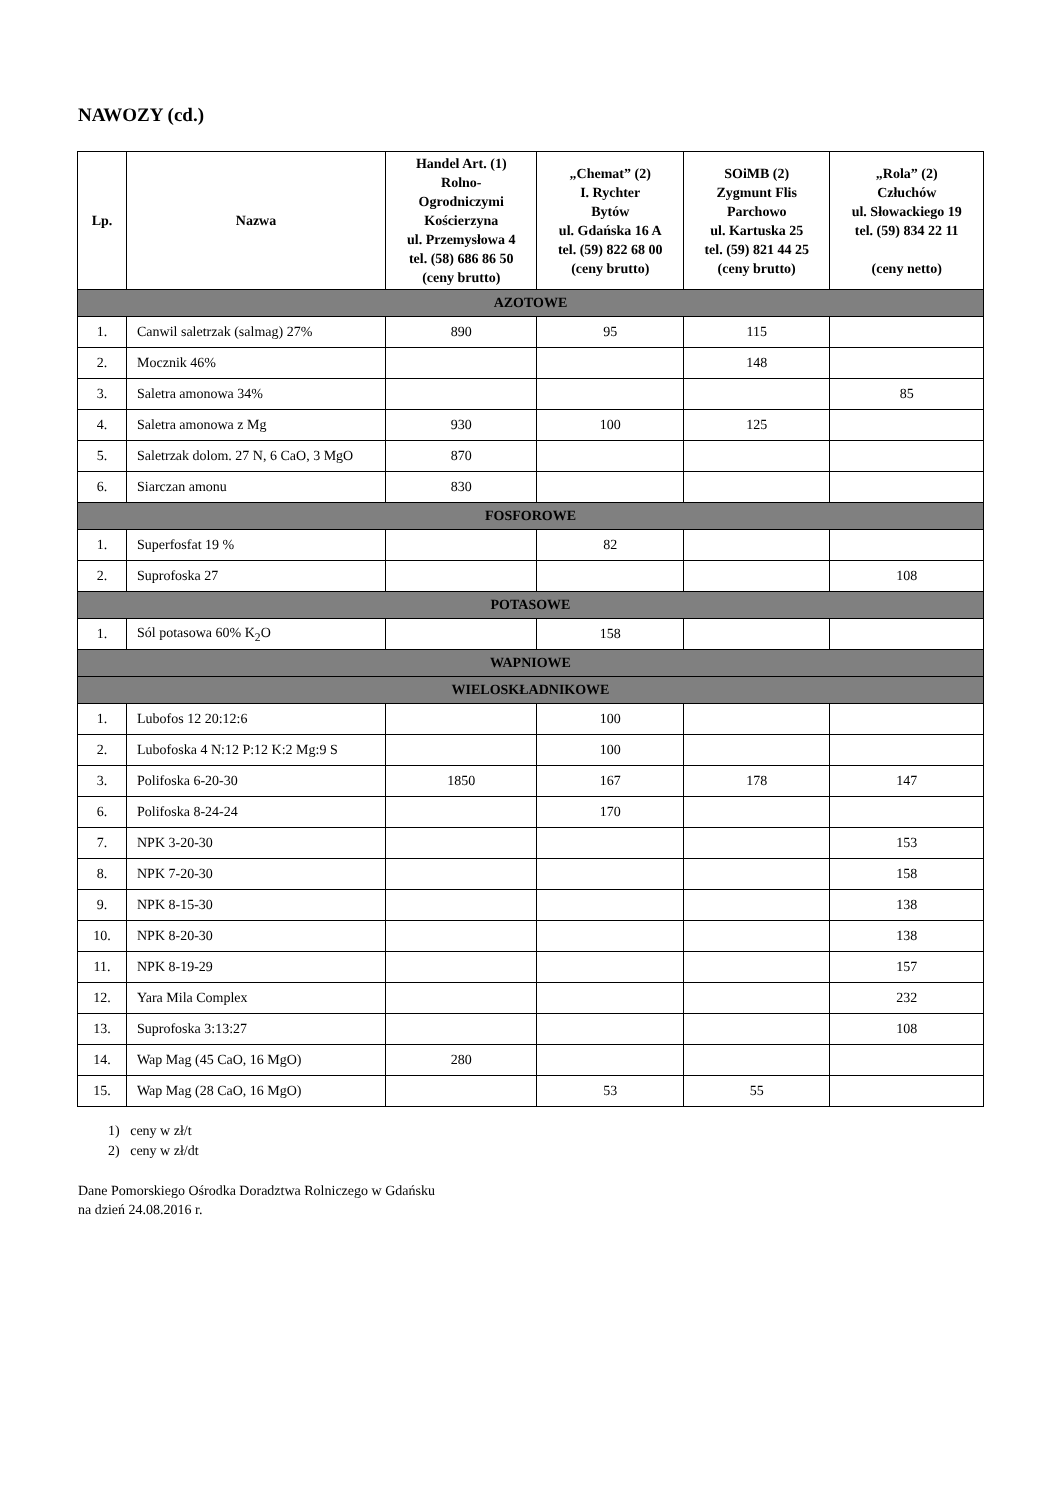NAWOZY (cd.)
| Lp. | Nazwa | Handel Art. (1) Rolno- Ogrodniczymi Kościerzyna ul. Przemysłowa 4 tel. (58) 686 86 50 (ceny brutto) | „Chemat” (2) I. Rychter Bytów ul. Gdańska 16 A tel. (59) 822 68 00 (ceny brutto) | SOiMB (2) Zygmunt Flis Parchowo ul. Kartuska 25 tel. (59) 821 44 25 (ceny brutto) | „Rola” (2) Człuchów ul. Słowackiego 19 tel. (59) 834 22 11 (ceny netto) |
| --- | --- | --- | --- | --- | --- |
| AZOTOWE | | | | | |
| 1. | Canwil saletrzak (salmag) 27% | 890 | 95 | 115 | |
| 2. | Mocznik 46% | | | 148 | |
| 3. | Saletra amonowa 34% | | | | 85 |
| 4. | Saletra amonowa z Mg | 930 | 100 | 125 | |
| 5. | Saletrzak dolom. 27 N, 6 CaO, 3 MgO | 870 | | | |
| 6. | Siarczan amonu | 830 | | | |
| FOSFOROWE | | | | | |
| 1. | Superfosfat 19 % | | 82 | | |
| 2. | Suprofoska 27 | | | | 108 |
| POTASOWE | | | | | |
| 1. | Sól potasowa 60% K<sub>2</sub>O | | 158 | | |
| WAPNIOWE | | | | | |
| WIELOSKŁADNIKOWE | | | | | |
| 1. | Lubofos 12 20:12:6 | | 100 | | |
| 2. | Lubofoska 4 N:12 P:12 K:2 Mg:9 S | | 100 | | |
| 3. | Polifoska 6-20-30 | 1850 | 167 | 178 | 147 |
| 6. | Polifoska 8-24-24 | | 170 | | |
| 7. | NPK 3-20-30 | | | | 153 |
| 8. | NPK 7-20-30 | | | | 158 |
| 9. | NPK 8-15-30 | | | | 138 |
| 10. | NPK 8-20-30 | | | | 138 |
| 11. | NPK 8-19-29 | | | | 157 |
| 12. | Yara Mila Complex | | | | 232 |
| 13. | Suprofoska 3:13:27 | | | | 108 |
| 14. | Wap Mag (45 CaO, 16 MgO) | 280 | | | |
| 15. | Wap Mag (28 CaO, 16 MgO) | | 53 | 55 | |
1) ceny w zł/t
2) ceny w zł/dt
Dane Pomorskiego Ośrodka Doradztwa Rolniczego w Gdańsku
na dzień 24.08.2016 r.